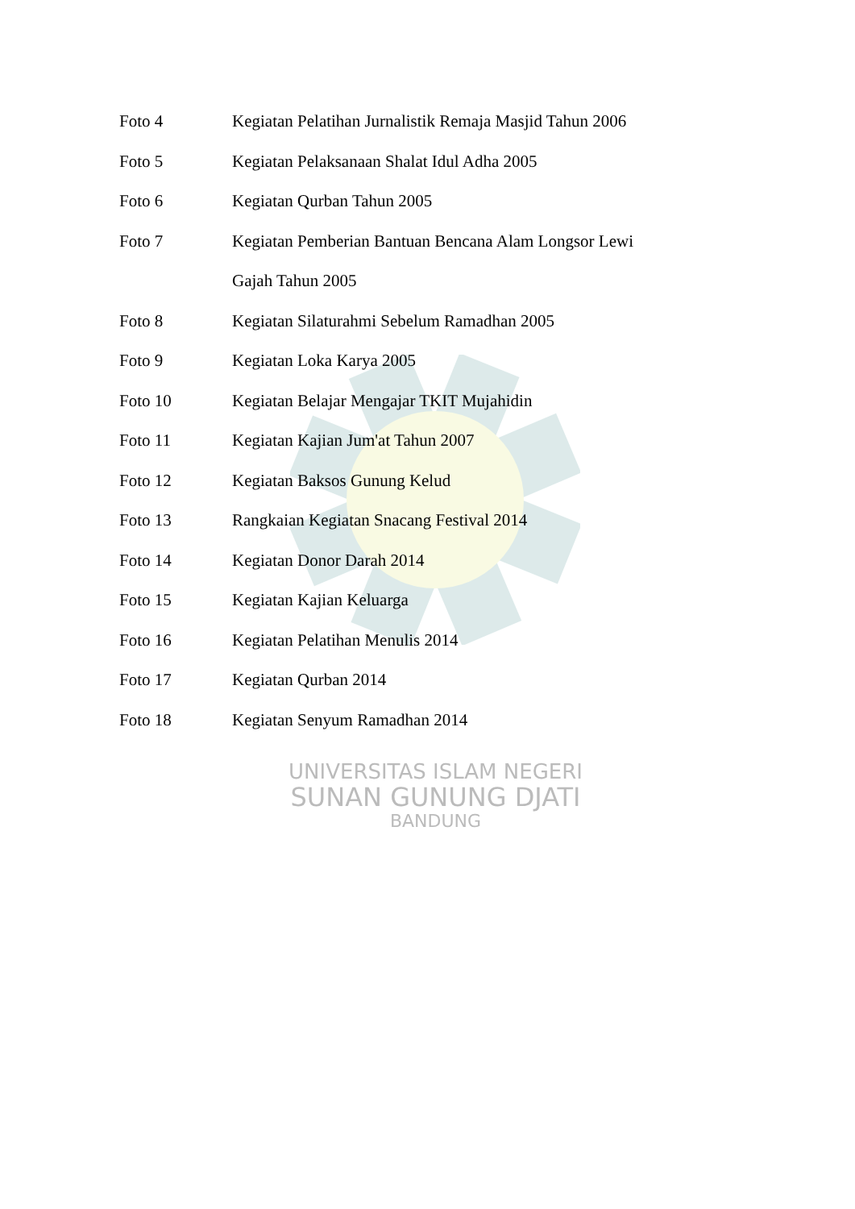Foto 4 Kegiatan Pelatihan Jurnalistik Remaja Masjid Tahun 2006
Foto 5 Kegiatan Pelaksanaan Shalat Idul Adha 2005
Foto 6 Kegiatan Qurban Tahun 2005
Foto 7 Kegiatan Pemberian Bantuan Bencana Alam Longsor Lewi Gajah Tahun 2005
Foto 8 Kegiatan Silaturahmi Sebelum Ramadhan 2005
Foto 9 Kegiatan Loka Karya 2005
Foto 10 Kegiatan Belajar Mengajar TKIT Mujahidin
Foto 11 Kegiatan Kajian Jum'at Tahun 2007
Foto 12 Kegiatan Baksos Gunung Kelud
Foto 13 Rangkaian Kegiatan Snacang Festival 2014
Foto 14 Kegiatan Donor Darah 2014
Foto 15 Kegiatan Kajian Keluarga
Foto 16 Kegiatan Pelatihan Menulis 2014
Foto 17 Kegiatan Qurban 2014
Foto 18 Kegiatan Senyum Ramadhan 2014
UNIVERSITAS ISLAM NEGERI
SUNAN GUNUNG DJATI
BANDUNG